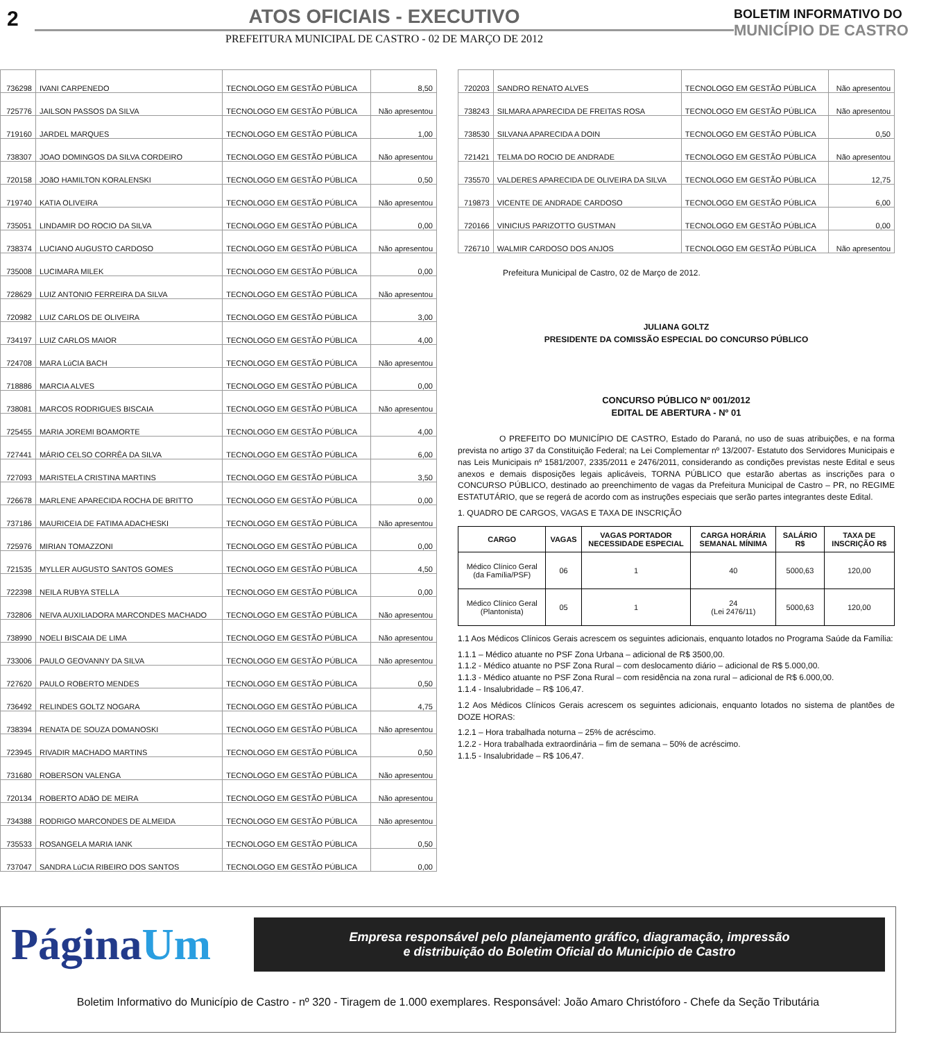2 ATOS OFICIAIS - EXECUTIVO
PREFEITURA MUNICIPAL DE CASTRO - 02 DE MARÇO DE 2012
BOLETIM INFORMATIVO DO
MUNICÍPIO DE CASTRO
| 736298 | IVANI CARPENEDO | TECNOLOGO EM GESTÃO PÚBLICA | 8,50 |
| 725776 | JAILSON PASSOS DA SILVA | TECNOLOGO EM GESTÃO PÚBLICA | Não apresentou |
| 719160 | JARDEL MARQUES | TECNOLOGO EM GESTÃO PÚBLICA | 1,00 |
| 738307 | JOAO DOMINGOS DA SILVA CORDEIRO | TECNOLOGO EM GESTÃO PÚBLICA | Não apresentou |
| 720158 | JOãO HAMILTON KORALENSKI | TECNOLOGO EM GESTÃO PÚBLICA | 0,50 |
| 719740 | KATIA OLIVEIRA | TECNOLOGO EM GESTÃO PÚBLICA | Não apresentou |
| 735051 | LINDAMIR DO ROCIO DA SILVA | TECNOLOGO EM GESTÃO PÚBLICA | 0,00 |
| 738374 | LUCIANO AUGUSTO CARDOSO | TECNOLOGO EM GESTÃO PÚBLICA | Não apresentou |
| 735008 | LUCIMARA MILEK | TECNOLOGO EM GESTÃO PÚBLICA | 0,00 |
| 728629 | LUIZ ANTONIO FERREIRA DA SILVA | TECNOLOGO EM GESTÃO PÚBLICA | Não apresentou |
| 720982 | LUIZ CARLOS DE OLIVEIRA | TECNOLOGO EM GESTÃO PÚBLICA | 3,00 |
| 734197 | LUIZ CARLOS MAIOR | TECNOLOGO EM GESTÃO PÚBLICA | 4,00 |
| 724708 | MARA LúCIA BACH | TECNOLOGO EM GESTÃO PÚBLICA | Não apresentou |
| 718886 | MARCIA ALVES | TECNOLOGO EM GESTÃO PÚBLICA | 0,00 |
| 738081 | MARCOS RODRIGUES BISCAIA | TECNOLOGO EM GESTÃO PÚBLICA | Não apresentou |
| 725455 | MARIA JOREMI BOAMORTE | TECNOLOGO EM GESTÃO PÚBLICA | 4,00 |
| 727441 | MÁRIO CELSO CORRÊA DA SILVA | TECNOLOGO EM GESTÃO PÚBLICA | 6,00 |
| 727093 | MARISTELA CRISTINA MARTINS | TECNOLOGO EM GESTÃO PÚBLICA | 3,50 |
| 726678 | MARLENE APARECIDA ROCHA DE BRITTO | TECNOLOGO EM GESTÃO PÚBLICA | 0,00 |
| 737186 | MAURICEIA DE FATIMA ADACHESKI | TECNOLOGO EM GESTÃO PÚBLICA | Não apresentou |
| 725976 | MIRIAN TOMAZZONI | TECNOLOGO EM GESTÃO PÚBLICA | 0,00 |
| 721535 | MYLLER AUGUSTO SANTOS GOMES | TECNOLOGO EM GESTÃO PÚBLICA | 4,50 |
| 722398 | NEILA RUBYA STELLA | TECNOLOGO EM GESTÃO PÚBLICA | 0,00 |
| 732806 | NEIVA AUXILIADORA MARCONDES MACHADO | TECNOLOGO EM GESTÃO PÚBLICA | Não apresentou |
| 738990 | NOELI BISCAIA DE LIMA | TECNOLOGO EM GESTÃO PÚBLICA | Não apresentou |
| 733006 | PAULO GEOVANNY DA SILVA | TECNOLOGO EM GESTÃO PÚBLICA | Não apresentou |
| 727620 | PAULO ROBERTO MENDES | TECNOLOGO EM GESTÃO PÚBLICA | 0,50 |
| 736492 | RELINDES GOLTZ NOGARA | TECNOLOGO EM GESTÃO PÚBLICA | 4,75 |
| 738394 | RENATA DE SOUZA DOMANOSKI | TECNOLOGO EM GESTÃO PÚBLICA | Não apresentou |
| 723945 | RIVADIR MACHADO MARTINS | TECNOLOGO EM GESTÃO PÚBLICA | 0,50 |
| 731680 | ROBERSON VALENGA | TECNOLOGO EM GESTÃO PÚBLICA | Não apresentou |
| 720134 | ROBERTO ADãO DE MEIRA | TECNOLOGO EM GESTÃO PÚBLICA | Não apresentou |
| 734388 | RODRIGO MARCONDES DE ALMEIDA | TECNOLOGO EM GESTÃO PÚBLICA | Não apresentou |
| 735533 | ROSANGELA MARIA IANK | TECNOLOGO EM GESTÃO PÚBLICA | 0,50 |
| 737047 | SANDRA LúCIA RIBEIRO DOS SANTOS | TECNOLOGO EM GESTÃO PÚBLICA | 0,00 |
| 720203 | SANDRO RENATO ALVES | TECNOLOGO EM GESTÃO PÚBLICA | Não apresentou |
| 738243 | SILMARA APARECIDA DE FREITAS ROSA | TECNOLOGO EM GESTÃO PÚBLICA | Não apresentou |
| 738530 | SILVANA APARECIDA A DOIN | TECNOLOGO EM GESTÃO PÚBLICA | 0,50 |
| 721421 | TELMA DO ROCIO DE ANDRADE | TECNOLOGO EM GESTÃO PÚBLICA | Não apresentou |
| 735570 | VALDERES APARECIDA DE OLIVEIRA DA SILVA | TECNOLOGO EM GESTÃO PÚBLICA | 12,75 |
| 719873 | VICENTE DE ANDRADE CARDOSO | TECNOLOGO EM GESTÃO PÚBLICA | 6,00 |
| 720166 | VINICIUS PARIZOTTO GUSTMAN | TECNOLOGO EM GESTÃO PÚBLICA | 0,00 |
| 726710 | WALMIR CARDOSO DOS ANJOS | TECNOLOGO EM GESTÃO PÚBLICA | Não apresentou |
Prefeitura Municipal de Castro, 02 de Março de 2012.
JULIANA GOLTZ
PRESIDENTE DA COMISSÃO ESPECIAL DO CONCURSO PÚBLICO
CONCURSO PÚBLICO Nº 001/2012
EDITAL DE ABERTURA - Nº 01
O PREFEITO DO MUNICÍPIO DE CASTRO, Estado do Paraná, no uso de suas atribuições, e na forma prevista no artigo 37 da Constituição Federal; na Lei Complementar nº 13/2007- Estatuto dos Servidores Municipais e nas Leis Municipais nº 1581/2007, 2335/2011 e 2476/2011, considerando as condições previstas neste Edital e seus anexos e demais disposições legais aplicáveis, TORNA PÚBLICO que estarão abertas as inscrições para o CONCURSO PÚBLICO, destinado ao preenchimento de vagas da Prefeitura Municipal de Castro – PR, no REGIME ESTATUTÁRIO, que se regerá de acordo com as instruções especiais que serão partes integrantes deste Edital.
1. QUADRO DE CARGOS, VAGAS E TAXA DE INSCRIÇÃO
| CARGO | VAGAS | VAGAS PORTADOR NECESSIDADE ESPECIAL | CARGA HORÁRIA SEMANAL MÍNIMA | SALÁRIO R$ | TAXA DE INSCRIÇÃO R$ |
| --- | --- | --- | --- | --- | --- |
| Médico Clínico Geral (da Família/PSF) | 06 | 1 | 40 | 5000,63 | 120,00 |
| Médico Clínico Geral (Plantonista) | 05 | 1 | 24 (Lei 2476/11) | 5000,63 | 120,00 |
1.1 Aos Médicos Clínicos Gerais acrescem os seguintes adicionais, enquanto lotados no Programa Saúde da Família:
1.1.1 – Médico atuante no PSF Zona Urbana – adicional de R$ 3500,00.
1.1.2 - Médico atuante no PSF Zona Rural – com deslocamento diário – adicional de R$ 5.000,00.
1.1.3 - Médico atuante no PSF Zona Rural – com residência na zona rural – adicional de R$ 6.000,00.
1.1.4 - Insalubridade – R$ 106,47.
1.2 Aos Médicos Clínicos Gerais acrescem os seguintes adicionais, enquanto lotados no sistema de plantões de DOZE HORAS:
1.2.1 – Hora trabalhada noturna – 25% de acréscimo.
1.2.2 - Hora trabalhada extraordinária – fim de semana – 50% de acréscimo.
1.1.5 - Insalubridade – R$ 106,47.
PáginaUm
Empresa responsável pelo planejamento gráfico, diagramação, impressão
e distribuição do Boletim Oficial do Município de Castro
Boletim Informativo do Município de Castro - nº 320 - Tiragem de 1.000 exemplares. Responsável: João Amaro Christóforo - Chefe da Seção Tributária